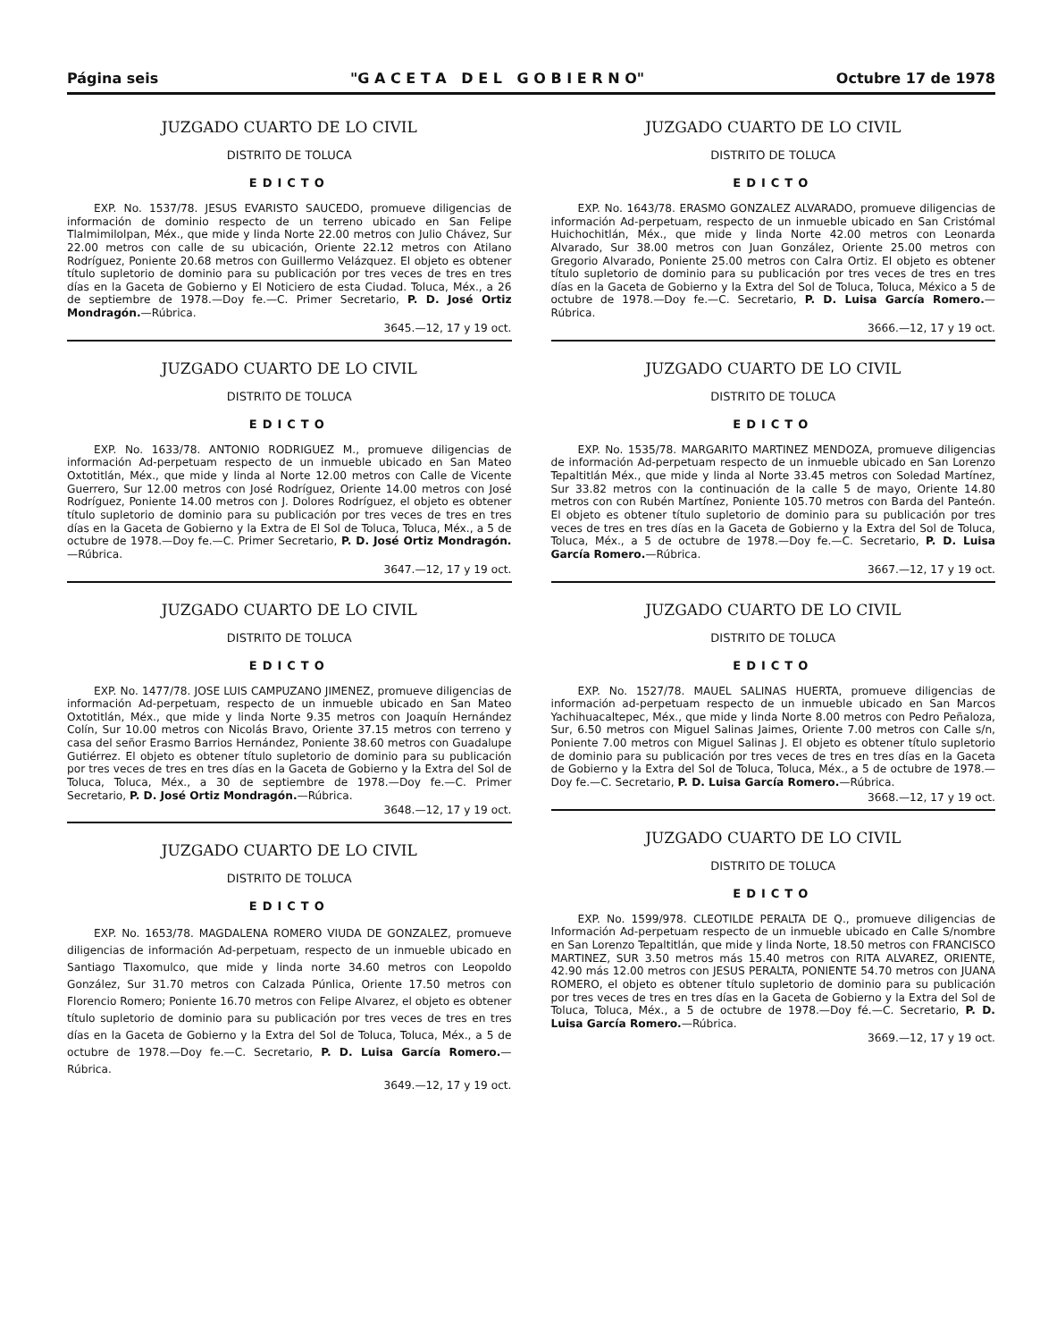Página seis "G A C E T A D E L G O B I E R N O" Octubre 17 de 1978
JUZGADO CUARTO DE LO CIVIL
DISTRITO DE TOLUCA
EDICTO
EXP. No. 1537/78. JESUS EVARISTO SAUCEDO, promueve diligencias de información de dominio respecto de un terreno ubicado en San Felipe Tlalmimilolpan, Méx., que mide y linda Norte 22.00 metros con Julio Chávez, Sur 22.00 metros con calle de su ubicación, Oriente 22.12 metros con Atilano Rodríguez, Poniente 20.68 metros con Guillermo Velázquez. El objeto es obtener título supletorio de dominio para su publicación por tres veces de tres en tres días en la Gaceta de Gobierno y El Noticiero de esta Ciudad. Toluca, Méx., a 26 de septiembre de 1978.—Doy fe.—C. Primer Secretario, P. D. José Ortiz Mondragón.—Rúbrica.
3645.—12, 17 y 19 oct.
JUZGADO CUARTO DE LO CIVIL
DISTRITO DE TOLUCA
EDICTO
EXP. No. 1633/78. ANTONIO RODRIGUEZ M., promueve diligencias de información Ad-perpetuam respecto de un inmueble ubicado en San Mateo Oxtotitlán, Méx., que mide y linda al Norte 12.00 metros con Calle de Vicente Guerrero, Sur 12.00 metros con José Rodríguez, Oriente 14.00 metros con José Rodríguez, Poniente 14.00 metros con J. Dolores Rodríguez, el objeto es obtener título supletorio de dominio para su publicación por tres veces de tres en tres días en la Gaceta de Gobierno y la Extra de El Sol de Toluca, Toluca, Méx., a 5 de octubre de 1978.—Doy fe.—C. Primer Secretario, P. D. José Ortiz Mondragón.—Rúbrica.
3647.—12, 17 y 19 oct.
JUZGADO CUARTO DE LO CIVIL
DISTRITO DE TOLUCA
EDICTO
EXP. No. 1477/78. JOSE LUIS CAMPUZANO JIMENEZ, promueve diligencias de información Ad-perpetuam, respecto de un inmueble ubicado en San Mateo Oxtotitlán, Méx., que mide y linda Norte 9.35 metros con Joaquín Hernández Colín, Sur 10.00 metros con Nicolás Bravo, Oriente 37.15 metros con terreno y casa del señor Erasmo Barrios Hernández, Poniente 38.60 metros con Guadalupe Gutiérrez. El objeto es obtener título supletorio de dominio para su publicación por tres veces de tres en tres días en la Gaceta de Gobierno y la Extra del Sol de Toluca, Toluca, Méx., a 30 de septiembre de 1978.—Doy fe.—C. Primer Secretario, P. D. José Ortiz Mondragón.—Rúbrica.
3648.—12, 17 y 19 oct.
JUZGADO CUARTO DE LO CIVIL
DISTRITO DE TOLUCA
EDICTO
EXP. No. 1653/78. MAGDALENA ROMERO VIUDA DE GONZALEZ, promueve diligencias de información Ad-perpetuam, respecto de un inmueble ubicado en Santiago Tlaxomulco, que mide y linda norte 34.60 metros con Leopoldo González, Sur 31.70 metros con Calzada Púnlica, Oriente 17.50 metros con Florencio Romero; Poniente 16.70 metros con Felipe Alvarez, el objeto es obtener título supletorio de dominio para su publicación por tres veces de tres en tres días en la Gaceta de Gobierno y la Extra del Sol de Toluca, Toluca, Méx., a 5 de octubre de 1978.—Doy fe.—C. Secretario, P. D. Luisa García Romero.—Rúbrica.
3649.—12, 17 y 19 oct.
JUZGADO CUARTO DE LO CIVIL
DISTRITO DE TOLUCA
EDICTO
EXP. No. 1643/78. ERASMO GONZALEZ ALVARADO, promueve diligencias de información Ad-perpetuam, respecto de un inmueble ubicado en San Cristómal Huichochitlán, Méx., que mide y linda Norte 42.00 metros con Leonarda Alvarado, Sur 38.00 metros con Juan González, Oriente 25.00 metros con Gregorio Alvarado, Poniente 25.00 metros con Calra Ortiz. El objeto es obtener título supletorio de dominio para su publicación por tres veces de tres en tres días en la Gaceta de Gobierno y la Extra del Sol de Toluca, Toluca, México a 5 de octubre de 1978.—Doy fe.—C. Secretario, P. D. Luisa García Romero.—Rúbrica.
3666.—12, 17 y 19 oct.
JUZGADO CUARTO DE LO CIVIL
DISTRITO DE TOLUCA
EDICTO
EXP. No. 1535/78. MARGARITO MARTINEZ MENDOZA, promueve diligencias de información Ad-perpetuam respecto de un inmueble ubicado en San Lorenzo Tepaltitlán Méx., que mide y linda al Norte 33.45 metros con Soledad Martínez, Sur 33.82 metros con la continuación de la calle 5 de mayo, Oriente 14.80 metros con con Rubén Martínez, Poniente 105.70 metros con Barda del Panteón. El objeto es obtener título supletorio de dominio para su publicación por tres veces de tres en tres días en la Gaceta de Gobierno y la Extra del Sol de Toluca, Toluca, Méx., a 5 de octubre de 1978.—Doy fe.—C. Secretario, P. D. Luisa García Romero.—Rúbrica.
3667.—12, 17 y 19 oct.
JUZGADO CUARTO DE LO CIVIL
DISTRITO DE TOLUCA
EDICTO
EXP. No. 1527/78. MAUEL SALINAS HUERTA, promueve diligencias de información ad-perpetuam respecto de un inmueble ubicado en San Marcos Yachihuacaltepec, Méx., que mide y linda Norte 8.00 metros con Pedro Peñaloza, Sur, 6.50 metros con Miguel Salinas Jaimes, Oriente 7.00 metros con Calle s/n, Poniente 7.00 metros con Miguel Salinas J. El objeto es obtener título supletorio de dominio para su publicación por tres veces de tres en tres días en la Gaceta de Gobierno y la Extra del Sol de Toluca, Toluca, Méx., a 5 de octubre de 1978.—Doy fe.—C. Secretario, P. D. Luisa García Romero.—Rúbrica.
3668.—12, 17 y 19 oct.
JUZGADO CUARTO DE LO CIVIL
DISTRITO DE TOLUCA
EDICTO
EXP. No. 1599/978. CLEOTILDE PERALTA DE Q., promueve diligencias de Información Ad-perpetuam respecto de un inmueble ubicado en Calle S/nombre en San Lorenzo Tepaltitlán, que mide y linda Norte, 18.50 metros con FRANCISCO MARTINEZ, SUR 3.50 metros más 15.40 metros con RITA ALVAREZ, ORIENTE, 42.90 más 12.00 metros con JESUS PERALTA, PONIENTE 54.70 metros con JUANA ROMERO, el objeto es obtener título supletorio de dominio para su publicación por tres veces de tres en tres días en la Gaceta de Gobierno y la Extra del Sol de Toluca, Toluca, Méx., a 5 de octubre de 1978.—Doy fé.—C. Secretario, P. D. Luisa García Romero.—Rúbrica.
3669.—12, 17 y 19 oct.